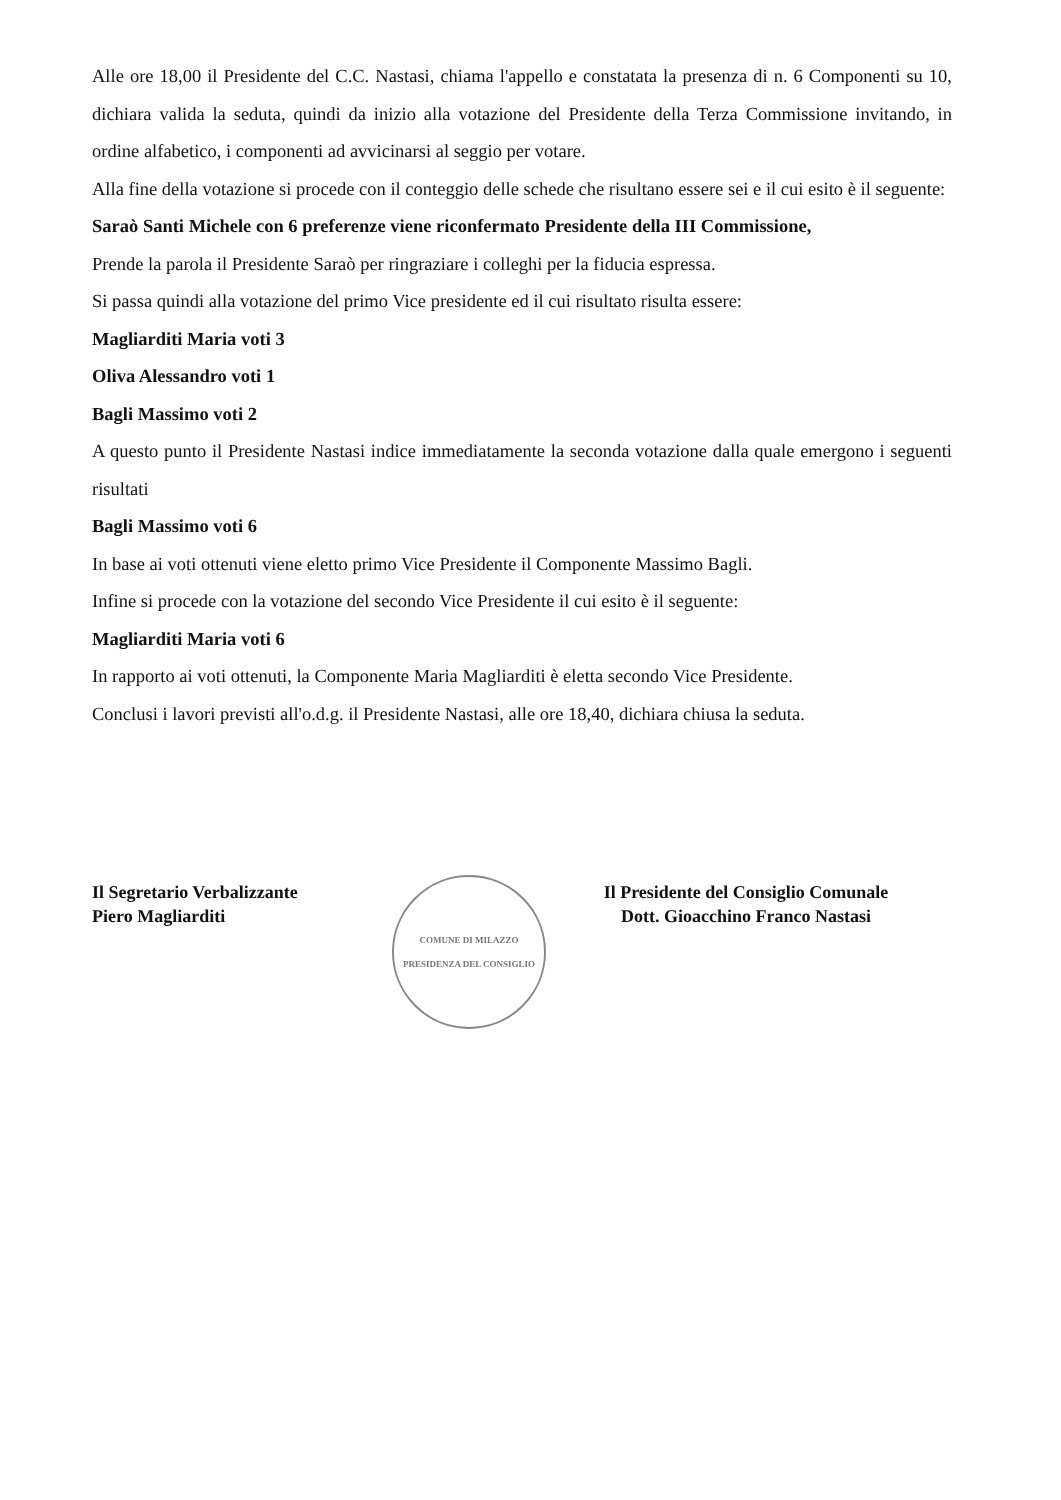Alle ore 18,00 il Presidente del C.C. Nastasi, chiama l'appello e constatata la presenza di n. 6 Componenti su 10, dichiara valida la seduta, quindi da inizio alla votazione del Presidente della Terza Commissione invitando, in ordine alfabetico, i componenti ad avvicinarsi al seggio per votare.
Alla fine della votazione si procede con il conteggio delle schede che risultano essere sei e il cui esito è il seguente:
Saraò Santi Michele con 6 preferenze viene riconfermato Presidente della III Commissione,
Prende la parola il Presidente Saraò per ringraziare i colleghi per la fiducia espressa.
Si passa quindi alla votazione del primo Vice presidente ed il cui risultato risulta essere:
Magliarditi Maria voti 3
Oliva Alessandro voti 1
Bagli Massimo voti 2
A questo punto il Presidente Nastasi indice immediatamente la seconda votazione dalla quale emergono i seguenti risultati
Bagli Massimo voti 6
In base ai voti ottenuti viene eletto primo Vice Presidente il Componente Massimo Bagli.
Infine si procede con la votazione del secondo Vice Presidente il cui esito è il seguente:
Magliarditi Maria voti 6
In rapporto ai voti ottenuti, la Componente Maria Magliarditi è eletta secondo Vice Presidente.
Conclusi i lavori previsti all'o.d.g. il Presidente Nastasi, alle ore 18,40, dichiara chiusa la seduta.
Il Segretario Verbalizzante
Piero Magliarditi
COMUNE DI MILAZZO
PRESIDENZA DEL CONSIGLIO
Il Presidente del Consiglio Comunale
Dott. Gioacchino Franco Nastasi